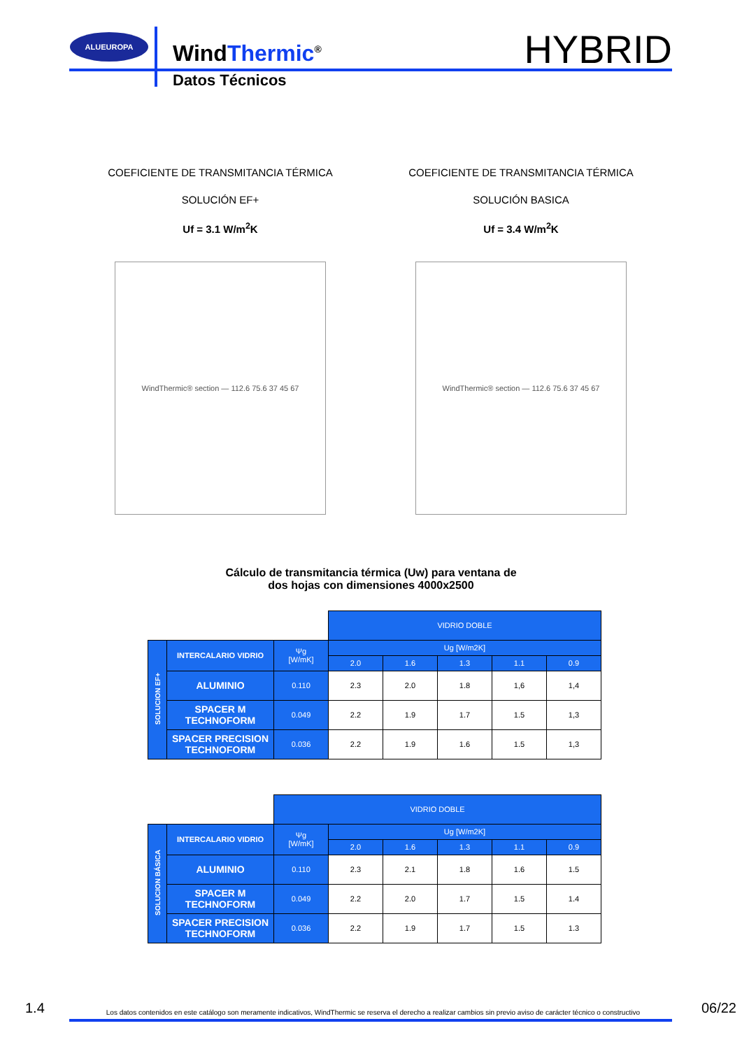ALUEUROPA
WindThermic<sup>®</sup>
Datos Técnicos
HYBRID
COEFICIENTE DE TRANSMITANCIA TÉRMICA
SOLUCIÓN EF+
Uf = 3.1 W/m<sup>2</sup>K
WindThermic® section — 112.6 75.6 37 45 67
COEFICIENTE DE TRANSMITANCIA TÉRMICA
SOLUCIÓN BASICA
Uf = 3.4 W/m<sup>2</sup>K
WindThermic® section — 112.6 75.6 37 45 67
Cálculo de transmitancia térmica (Uw) para ventana de
dos hojas con dimensiones 4000x2500
| | | | VIDRIO DOBLE | | | | |
| SOLUCION EF+ | INTERCALARIO VIDRIO | Ψg [W/mK] | Ug [W/m2K] | | | | |
| | | | 2.0 | 1.6 | 1.3 | 1.1 | 0.9 |
| | ALUMINIO | 0.110 | 2.3 | 2.0 | 1.8 | 1,6 | 1,4 |
| | SPACER M TECHNOFORM | 0.049 | 2.2 | 1.9 | 1.7 | 1.5 | 1,3 |
| | SPACER PRECISION TECHNOFORM | 0.036 | 2.2 | 1.9 | 1.6 | 1.5 | 1,3 |
| | | VIDRIO DOBLE | | | | | |
| SOLUCION BÁSICA | INTERCALARIO VIDRIO | Ψg [W/mK] | Ug [W/m2K] | | | | |
| | | | 2.0 | 1.6 | 1.3 | 1.1 | 0.9 |
| | ALUMINIO | 0.110 | 2.3 | 2.1 | 1.8 | 1.6 | 1.5 |
| | SPACER M TECHNOFORM | 0.049 | 2.2 | 2.0 | 1.7 | 1.5 | 1.4 |
| | SPACER PRECISION TECHNOFORM | 0.036 | 2.2 | 1.9 | 1.7 | 1.5 | 1.3 |
1.4 Los datos contenidos en este catálogo son meramente indicativos, WindThermic se reserva el derecho a realizar cambios sin previo aviso de carácter técnico o constructivo 06/22